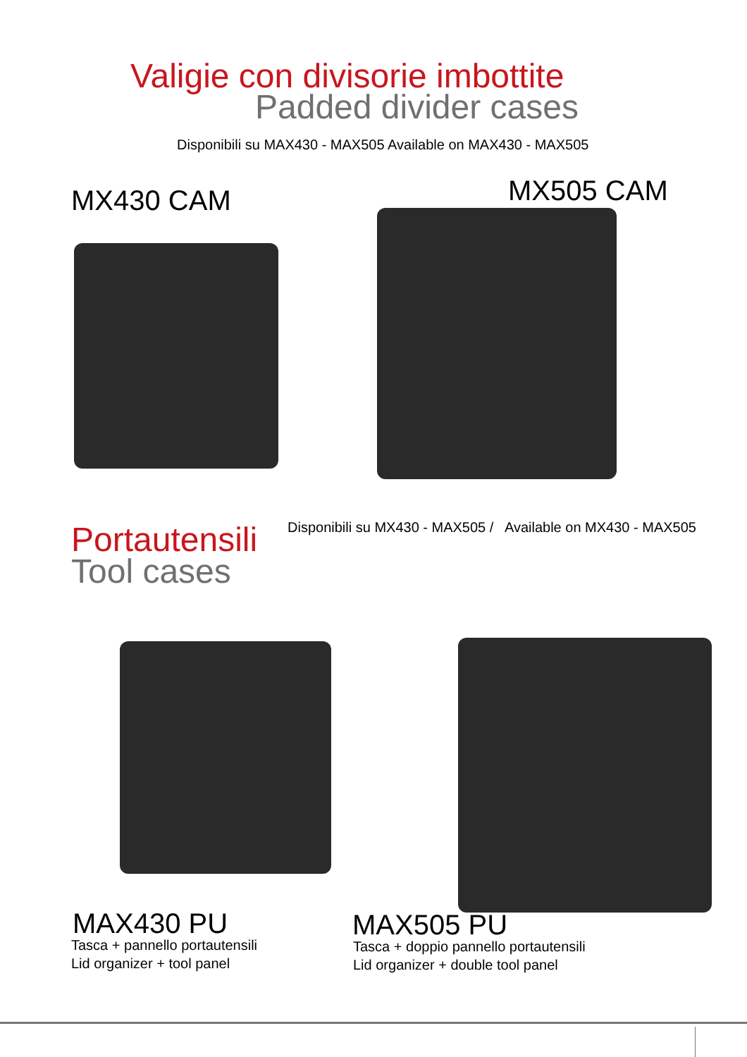Valigie con divisorie imbottite
Padded divider cases
Disponibili su MAX430 - MAX505 Available on MAX430 - MAX505
MX430 CAM MX505 CAM
Portautensili
Tool cases
Disponibili su MX430 - MAX505 / Available on MX430 - MAX505
MAX430 PU
Tasca + pannello portautensili
Lid organizer + tool panel
MAX505 PU
Tasca + doppio pannello portautensili
Lid organizer + double tool panel